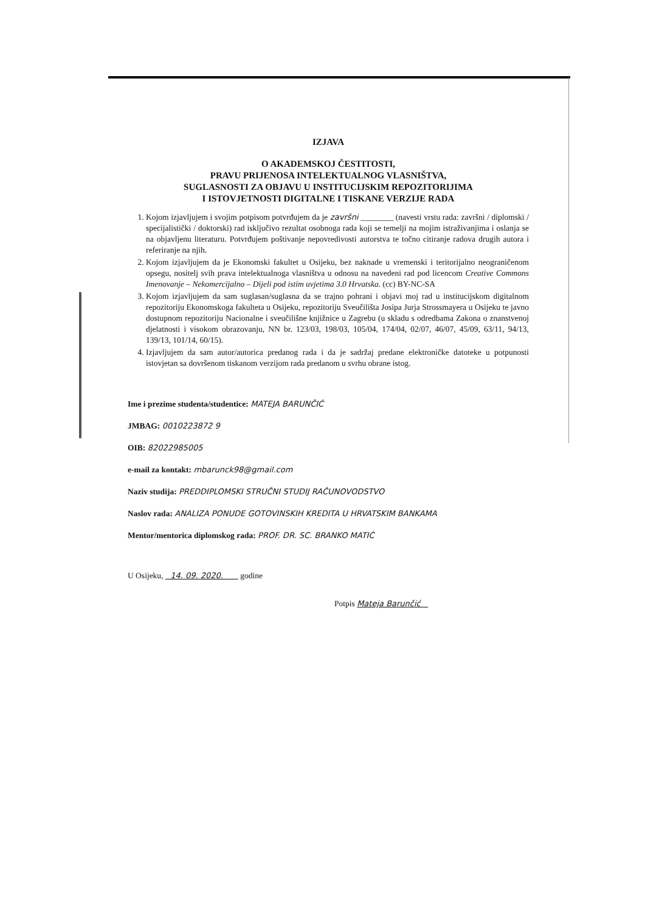IZJAVA
O AKADEMSKOJ ČESTITOSTI,
PRAVU PRIJENOSA INTELEKTUALNOG VLASNIŠTVA,
SUGLASNOSTI ZA OBJAVU U INSTITUCIJSKIM REPOZITORIJIMA
I ISTOVJETNOSTI DIGITALNE I TISKANE VERZIJE RADA
1. Kojom izjavljujem i svojim potpisom potvrđujem da je završni ________ (navesti vrstu rada: završni / diplomski / specijalistički / doktorski) rad isključivo rezultat osobnoga rada koji se temelji na mojim istraživanjima i oslanja se na objavljenu literaturu. Potvrđujem poštivanje nepovredivosti autorstva te točno citiranje radova drugih autora i referiranje na njih.
2. Kojom izjavljujem da je Ekonomski fakultet u Osijeku, bez naknade u vremenski i teritorijalno neograničenom opsegu, nositelj svih prava intelektualnoga vlasništva u odnosu na navedeni rad pod licencom Creative Commons Imenovanje – Nekomercijalno – Dijeli pod istim uvjetima 3.0 Hrvatska. (cc) BY-NC-SA
3. Kojom izjavljujem da sam suglasan/suglasna da se trajno pohrani i objavi moj rad u institucijskom digitalnom repozitoriju Ekonomskoga fakulteta u Osijeku, repozitoriju Sveučilišta Josipa Jurja Strossmayera u Osijeku te javno dostupnom repozitoriju Nacionalne i sveučilišne knjižnice u Zagrebu (u skladu s odredbama Zakona o znanstvenoj djelatnosti i visokom obrazovanju, NN br. 123/03, 198/03, 105/04, 174/04, 02/07, 46/07, 45/09, 63/11, 94/13, 139/13, 101/14, 60/15).
4. Izjavljujem da sam autor/autorica predanog rada i da je sadržaj predane elektroničke datoteke u potpunosti istovjetan sa dovršenom tiskanom verzijom rada predanom u svrhu obrane istog.
Ime i prezime studenta/studentice: MATEJA BARUNČIĆ
JMBAG: 0010223872 9
OIB: 82022985005
e-mail za kontakt: mbarunck98@gmail.com
Naziv studija: PREDDIPLOMSKI STRUČNI STUDIJ RAČUNOVODSTVO
Naslov rada: ANALIZA PONUDE GOTOVINSKIH KREDITA U HRVATSKIM BANKAMA
Mentor/mentorica diplomskog rada: PROF. DR. SC. BRANKO MATIĆ
U Osijeku, 14. 09. 2020. godine
Potpis Mateja Barunčić